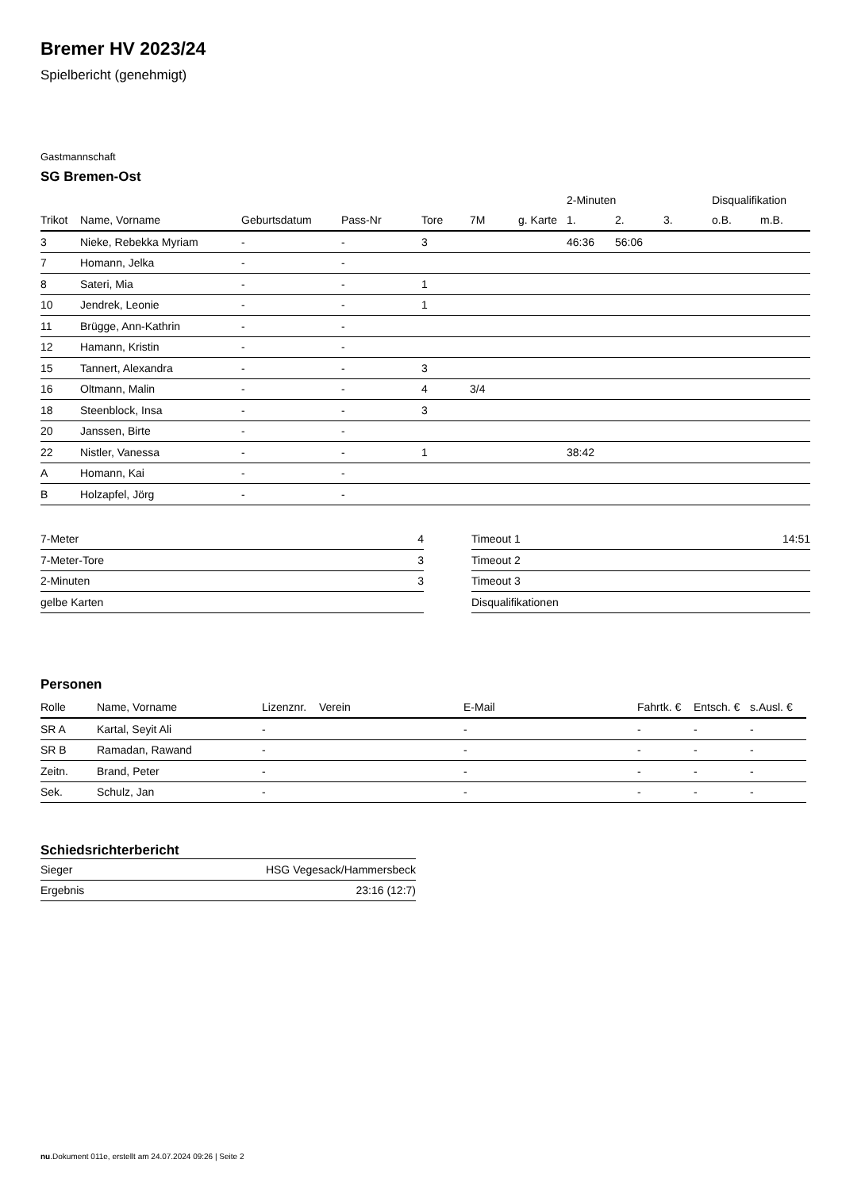Bremer HV 2023/24
Spielbericht (genehmigt)
Gastmannschaft
SG Bremen-Ost
| | | | | | | | 2-Minuten | | | Disqualifikation | |
| --- | --- | --- | --- | --- | --- | --- | --- | --- | --- | --- | --- |
| Trikot | Name, Vorname | Geburtsdatum | Pass-Nr | Tore | 7M | g. Karte | 1. | 2. | 3. | o.B. | m.B. |
| 3 | Nieke, Rebekka Myriam | - | - | 3 | | | 46:36 | 56:06 | | | |
| 7 | Homann, Jelka | - | - | | | | | | | | |
| 8 | Sateri, Mia | - | - | 1 | | | | | | | |
| 10 | Jendrek, Leonie | - | - | 1 | | | | | | | |
| 11 | Brügge, Ann-Kathrin | - | - | | | | | | | | |
| 12 | Hamann, Kristin | - | - | | | | | | | | |
| 15 | Tannert, Alexandra | - | - | 3 | | | | | | | |
| 16 | Oltmann, Malin | - | - | 4 | 3/4 | | | | | | |
| 18 | Steenblock, Insa | - | - | 3 | | | | | | | |
| 20 | Janssen, Birte | - | - | | | | | | | | |
| 22 | Nistler, Vanessa | - | - | 1 | | | 38:42 | | | | |
| A | Homann, Kai | - | - | | | | | | | | |
| B | Holzapfel, Jörg | - | - | | | | | | | | |
| 7-Meter | 4 |
| 7-Meter-Tore | 3 |
| 2-Minuten | 3 |
| gelbe Karten | |
| Timeout 1 | 14:51 |
| Timeout 2 | |
| Timeout 3 | |
| Disqualifikationen | |
Personen
| Rolle | Name, Vorname | Lizenznr. | Verein | E-Mail | Fahrtk. € | Entsch. € | s.Ausl. € |
| --- | --- | --- | --- | --- | --- | --- | --- |
| SR A | Kartal, Seyit Ali | - | | - | - | - | - |
| SR B | Ramadan, Rawand | - | | - | - | - | - |
| Zeitn. | Brand, Peter | - | | - | - | - | - |
| Sek. | Schulz, Jan | - | | - | - | - | - |
Schiedsrichterbericht
| Sieger | HSG Vegesack/Hammersbeck |
| Ergebnis | 23:16 (12:7) |
nu.Dokument 011e, erstellt am 24.07.2024 09:26 | Seite 2